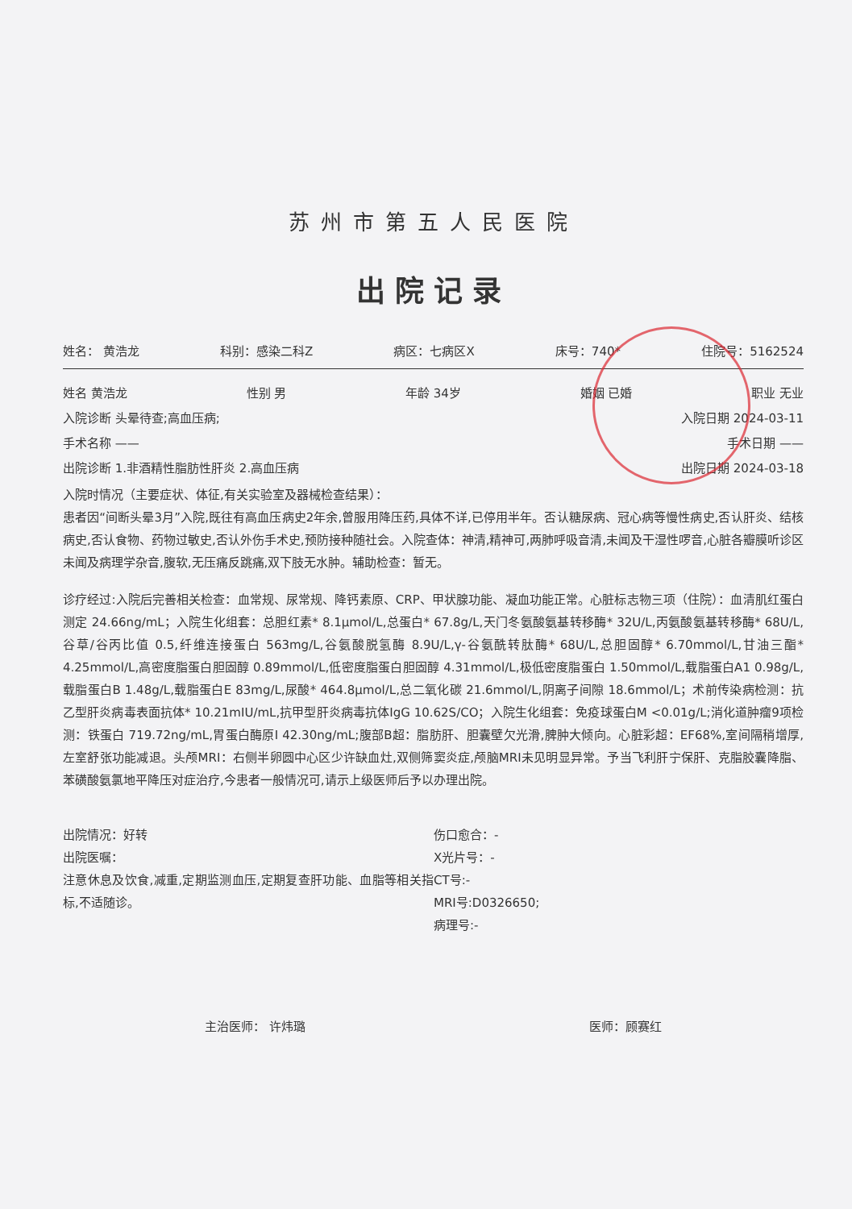苏州市第五人民医院
出院记录
姓名： 黄浩龙 科别：感染二科Z 病区：七病区X 床号：740* 住院号：5162524
姓名 黄浩龙 性别 男 年龄 34岁 婚姻 已婚 职业 无业
入院诊断 头晕待查;高血压病; 入院日期 2024-03-11
手术名称 —— 手术日期 ——
出院诊断 1.非酒精性脂肪性肝炎 2.高血压病 出院日期 2024-03-18
入院时情况（主要症状、体征,有关实验室及器械检查结果）：
患者因“间断头晕3月”入院,既往有高血压病史2年余,曾服用降压药,具体不详,已停用半年。否认糖尿病、冠心病等慢性病史,否认肝炎、结核病史,否认食物、药物过敏史,否认外伤手术史,预防接种随社会。入院查体：神清,精神可,两肺呼吸音清,未闻及干湿性啰音,心脏各瓣膜听诊区未闻及病理学杂音,腹软,无压痛反跳痛,双下肢无水肿。辅助检查：暂无。
诊疗经过:入院后完善相关检查：血常规、尿常规、降钙素原、CRP、甲状腺功能、凝血功能正常。心脏标志物三项（住院）：血清肌红蛋白测定 24.66ng/mL；入院生化组套：总胆红素* 8.1μmol/L,总蛋白* 67.8g/L,天门冬氨酸氨基转移酶* 32U/L,丙氨酸氨基转移酶* 68U/L,谷草/谷丙比值 0.5,纤维连接蛋白 563mg/L,谷氨酸脱氢酶 8.9U/L,γ-谷氨酰转肽酶* 68U/L,总胆固醇* 6.70mmol/L,甘油三酯* 4.25mmol/L,高密度脂蛋白胆固醇 0.89mmol/L,低密度脂蛋白胆固醇 4.31mmol/L,极低密度脂蛋白 1.50mmol/L,载脂蛋白A1 0.98g/L,载脂蛋白B 1.48g/L,载脂蛋白E 83mg/L,尿酸* 464.8μmol/L,总二氧化碳 21.6mmol/L,阴离子间隙 18.6mmol/L；术前传染病检测：抗乙型肝炎病毒表面抗体* 10.21mIU/mL,抗甲型肝炎病毒抗体IgG 10.62S/CO；入院生化组套：免疫球蛋白M <0.01g/L;消化道肿瘤9项检测：铁蛋白 719.72ng/mL,胃蛋白酶原I 42.30ng/mL;腹部B超：脂肪肝、胆囊壁欠光滑,脾肿大倾向。心脏彩超：EF68%,室间隔稍增厚,左室舒张功能减退。头颅MRI：右侧半卵圆中心区少许缺血灶,双侧筛窦炎症,颅脑MRI未见明显异常。予当飞利肝宁保肝、克脂胶囊降脂、苯磺酸氨氯地平降压对症治疗,今患者一般情况可,请示上级医师后予以办理出院。
出院情况：好转
出院医嘱：
注意休息及饮食,减重,定期监测血压,定期复查肝功能、血脂等相关指标,不适随诊。
伤口愈合：-
X光片号：-
CT号:-
MRI号:D0326650;
病理号:-
主治医师： 许炜璐 医师：顾赛红